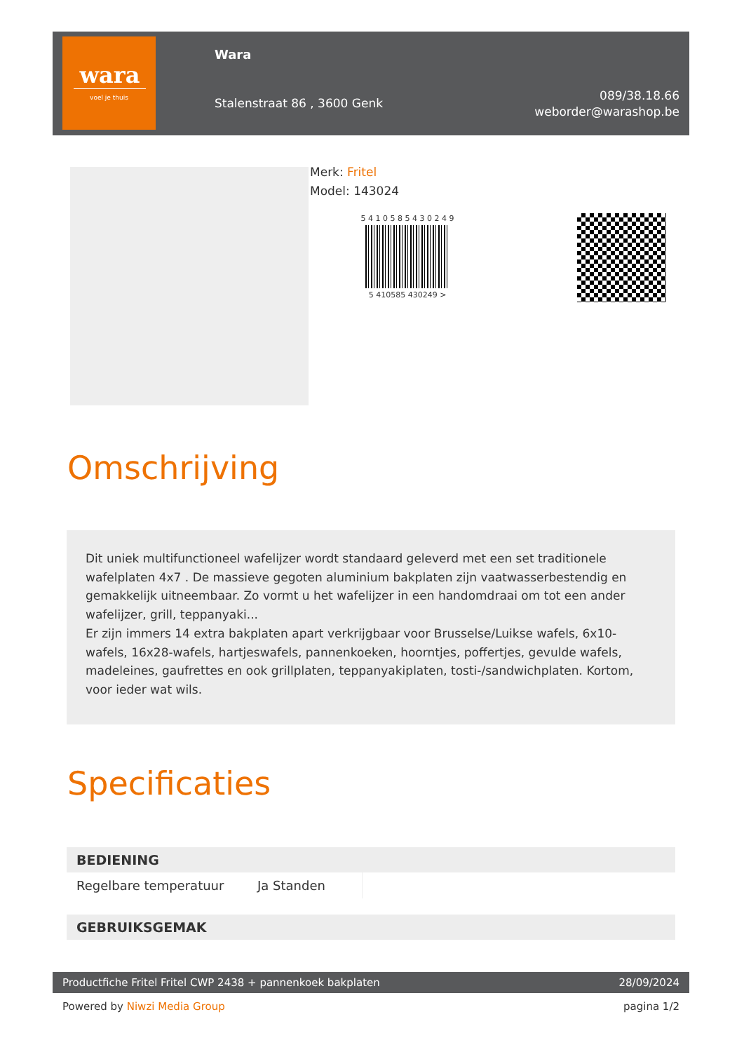wara
voel je thuis
Wara
Stalenstraat 86 , 3600 Genk
089/38.18.66
weborder@warashop.be
Merk: Fritel
Model: 143024
5 4 1 0 5 8 5 4 3 0 2 4 9
5 410585 430249 >
Omschrijving
Dit uniek multifunctioneel wafelijzer wordt standaard geleverd met een set traditionele wafelplaten 4x7 . De massieve gegoten aluminium bakplaten zijn vaatwasserbestendig en gemakkelijk uitneembaar. Zo vormt u het wafelijzer in een handomdraai om tot een ander wafelijzer, grill, teppanyaki...
Er zijn immers 14 extra bakplaten apart verkrijgbaar voor Brusselse/Luikse wafels, 6x10-wafels, 16x28-wafels, hartjeswafels, pannenkoeken, hoorntjes, poffertjes, gevulde wafels, madeleines, gaufrettes en ook grillplaten, teppanyakiplaten, tosti-/sandwichplaten. Kortom, voor ieder wat wils.
Specificaties
| BEDIENING | | |
| --- | --- | --- |
| Regelbare temperatuur | Ja Standen | |
| GEBRUIKSGEMAK |
| --- |
Productfiche Fritel Fritel CWP 2438 + pannenkoek bakplaten 28/09/2024
Powered by Niwzi Media Group pagina 1/2